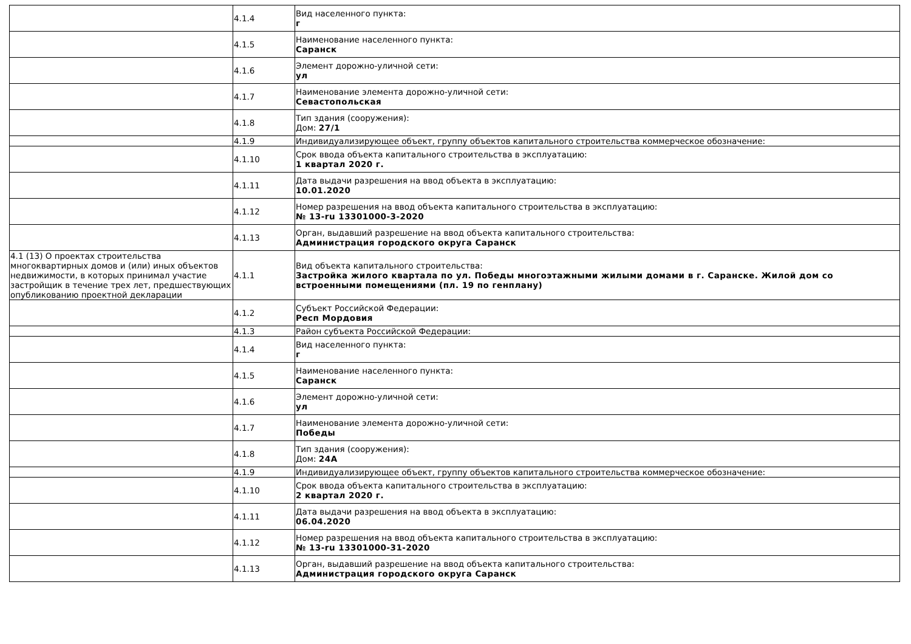| | 4.1.4 | Вид населенного пункта: г |
| | 4.1.5 | Наименование населенного пункта: Саранск |
| | 4.1.6 | Элемент дорожно-уличной сети: ул |
| | 4.1.7 | Наименование элемента дорожно-уличной сети: Севастопольская |
| | 4.1.8 | Тип здания (сооружения): Дом: 27/1 |
| | 4.1.9 | Индивидуализирующее объект, группу объектов капитального строительства коммерческое обозначение: |
| | 4.1.10 | Срок ввода объекта капитального строительства в эксплуатацию: 1 квартал 2020 г. |
| | 4.1.11 | Дата выдачи разрешения на ввод объекта в эксплуатацию: 10.01.2020 |
| | 4.1.12 | Номер разрешения на ввод объекта капитального строительства в эксплуатацию: № 13-ru 13301000-3-2020 |
| | 4.1.13 | Орган, выдавший разрешение на ввод объекта капитального строительства: Администрация городского округа Саранск |
| 4.1 (13) О проектах строительства многоквартирных домов и (или) иных объектов недвижимости, в которых принимал участие застройщик в течение трех лет, предшествующих опубликованию проектной декларации | 4.1.1 | Вид объекта капитального строительства: Застройка жилого квартала по ул. Победы многоэтажными жилыми домами в г. Саранске. Жилой дом со встроенными помещениями (пл. 19 по генплану) |
| | 4.1.2 | Субъект Российской Федерации: Респ Мордовия |
| | 4.1.3 | Район субъекта Российской Федерации: |
| | 4.1.4 | Вид населенного пункта: г |
| | 4.1.5 | Наименование населенного пункта: Саранск |
| | 4.1.6 | Элемент дорожно-уличной сети: ул |
| | 4.1.7 | Наименование элемента дорожно-уличной сети: Победы |
| | 4.1.8 | Тип здания (сооружения): Дом: 24А |
| | 4.1.9 | Индивидуализирующее объект, группу объектов капитального строительства коммерческое обозначение: |
| | 4.1.10 | Срок ввода объекта капитального строительства в эксплуатацию: 2 квартал 2020 г. |
| | 4.1.11 | Дата выдачи разрешения на ввод объекта в эксплуатацию: 06.04.2020 |
| | 4.1.12 | Номер разрешения на ввод объекта капитального строительства в эксплуатацию: № 13-ru 13301000-31-2020 |
| | 4.1.13 | Орган, выдавший разрешение на ввод объекта капитального строительства: Администрация городского округа Саранск |